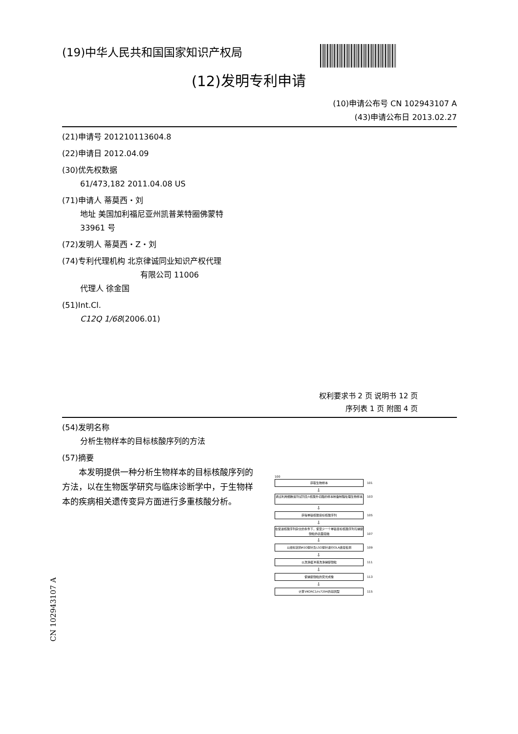(19)中华人民共和国国家知识产权局
(12)发明专利申请
(10)申请公布号 CN 102943107 A
(43)申请公布日 2013.02.27
(21)申请号 201210113604.8
(22)申请日 2012.04.09
(30)优先权数据
61/473,182 2011.04.08 US
(71)申请人 蒂莫西・刘
地址 美国加利福尼亚州凯普莱特圈佛蒙特
33961 号
(72)发明人 蒂莫西・Z・刘
(74)专利代理机构 北京律诚同业知识产权代理
有限公司 11006
代理人 徐金国
(51)Int.Cl.
C12Q 1/68(2006.01)
权利要求书 2 页 说明书 12 页
序列表 1 页 附图 4 页
(54)发明名称
分析生物样本的目标核酸序列的方法
(57)摘要
本发明提供一种分析生物样本的目标核酸序列的方法，以在生物医学研究与临床诊断学中，于生物样本的疾病相关遗传变异方面进行多重核酸分析。
100
获取生物样本 101
⇩
通过利用细胞溶剂试剂及λ核酸外切酶的样本制备制程处理生物样本 103
⇩
获得单链核酸目标核酸序列 105
⇩
在促进核酸序列杂交的条件下，使至少一个单链目标核酸序列与捕捉微粒的表面接触 107
⇩
以经标定的ASO探针及LSO探针进行OLA连接检测 109
⇩
以洗涤缓冲液洗涤捕捉微粒 111
⇩
使捕捉微粒的荧光成像 113
⇩
计算VKORC1/rs7294的基因型 115
CN 102943107 A